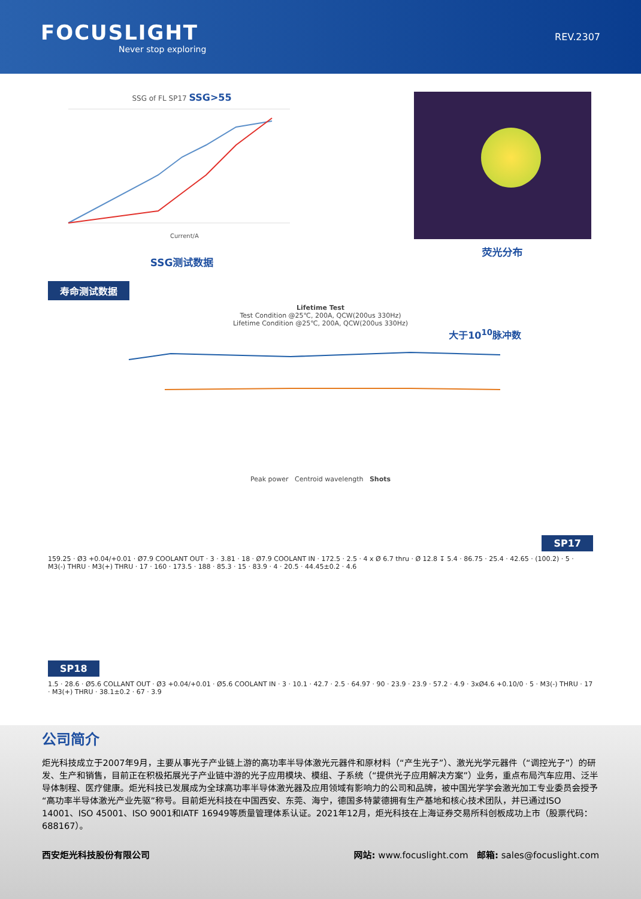FOCUSLIGHT
Never stop exploring
REV.2307
SSG of FL SP17 SSG>55
Current/A
SSG测试数据
荧光分布
寿命测试数据
Lifetime Test
Test Condition @25℃, 200A, QCW(200us 330Hz)
Lifetime Condition @25℃, 200A, QCW(200us 330Hz)
大于10<sup>10</sup>脉冲数
Peak power Centroid wavelength Shots
SP17
159.25 · Ø3 +0.04/+0.01 · Ø7.9 COOLANT OUT · 3 · 3.81 · 18 · Ø7.9 COOLANT IN · 172.5 · 2.5 · 4 x Ø 6.7 thru · Ø 12.8 ↧ 5.4 · 86.75 · 25.4 · 42.65 · (100.2) · 5 · M3(-) THRU · M3(+) THRU · 17 · 160 · 173.5 · 188 · 85.3 · 15 · 83.9 · 4 · 20.5 · 44.45±0.2 · 4.6
SP18
1.5 · 28.6 · Ø5.6 COLLANT OUT · Ø3 +0.04/+0.01 · Ø5.6 COOLANT IN · 3 · 10.1 · 42.7 · 2.5 · 64.97 · 90 · 23.9 · 23.9 · 57.2 · 4.9 · 3xØ4.6 +0.10/0 · 5 · M3(-) THRU · 17 · M3(+) THRU · 38.1±0.2 · 67 · 3.9
公司简介
炬光科技成立于2007年9月，主要从事光子产业链上游的高功率半导体激光元器件和原材料（“产生光子”）、激光光学元器件（“调控光子”）的研发、生产和销售，目前正在积极拓展光子产业链中游的光子应用模块、模组、子系统（“提供光子应用解决方案”）业务，重点布局汽车应用、泛半导体制程、医疗健康。炬光科技已发展成为全球高功率半导体激光器及应用领域有影响力的公司和品牌，被中国光学学会激光加工专业委员会授予“高功率半导体激光产业先驱”称号。目前炬光科技在中国西安、东莞、海宁，德国多特蒙德拥有生产基地和核心技术团队，并已通过ISO 14001、ISO 45001、ISO 9001和IATF 16949等质量管理体系认证。2021年12月，炬光科技在上海证券交易所科创板成功上市（股票代码：688167）。
西安炬光科技股份有限公司 网站: www.focuslight.com 邮箱: sales@focuslight.com